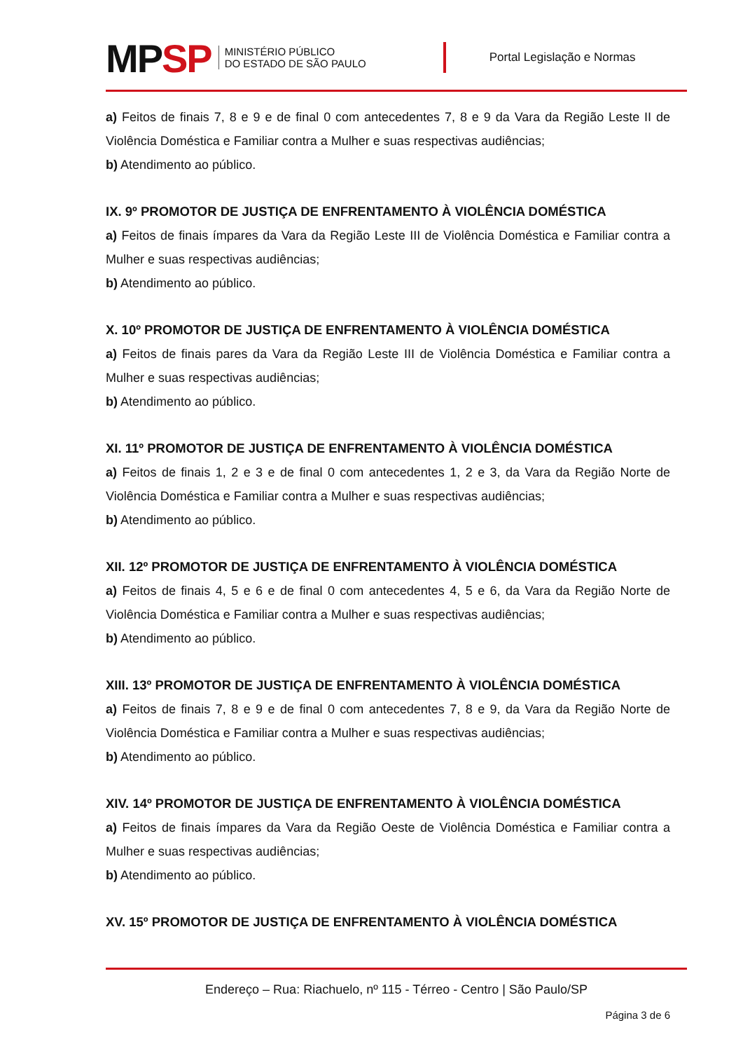MPSP
MINISTÉRIO PÚBLICO
DO ESTADO DE SÃO PAULO
Portal Legislação e Normas
a) Feitos de finais 7, 8 e 9 e de final 0 com antecedentes 7, 8 e 9 da Vara da Região Leste II de Violência Doméstica e Familiar contra a Mulher e suas respectivas audiências;
b) Atendimento ao público.
IX. 9º PROMOTOR DE JUSTIÇA DE ENFRENTAMENTO À VIOLÊNCIA DOMÉSTICA
a) Feitos de finais ímpares da Vara da Região Leste III de Violência Doméstica e Familiar contra a Mulher e suas respectivas audiências;
b) Atendimento ao público.
X. 10º PROMOTOR DE JUSTIÇA DE ENFRENTAMENTO À VIOLÊNCIA DOMÉSTICA
a) Feitos de finais pares da Vara da Região Leste III de Violência Doméstica e Familiar contra a Mulher e suas respectivas audiências;
b) Atendimento ao público.
XI. 11º PROMOTOR DE JUSTIÇA DE ENFRENTAMENTO À VIOLÊNCIA DOMÉSTICA
a) Feitos de finais 1, 2 e 3 e de final 0 com antecedentes 1, 2 e 3, da Vara da Região Norte de Violência Doméstica e Familiar contra a Mulher e suas respectivas audiências;
b) Atendimento ao público.
XII. 12º PROMOTOR DE JUSTIÇA DE ENFRENTAMENTO À VIOLÊNCIA DOMÉSTICA
a) Feitos de finais 4, 5 e 6 e de final 0 com antecedentes 4, 5 e 6, da Vara da Região Norte de Violência Doméstica e Familiar contra a Mulher e suas respectivas audiências;
b) Atendimento ao público.
XIII. 13º PROMOTOR DE JUSTIÇA DE ENFRENTAMENTO À VIOLÊNCIA DOMÉSTICA
a) Feitos de finais 7, 8 e 9 e de final 0 com antecedentes 7, 8 e 9, da Vara da Região Norte de Violência Doméstica e Familiar contra a Mulher e suas respectivas audiências;
b) Atendimento ao público.
XIV. 14º PROMOTOR DE JUSTIÇA DE ENFRENTAMENTO À VIOLÊNCIA DOMÉSTICA
a) Feitos de finais ímpares da Vara da Região Oeste de Violência Doméstica e Familiar contra a Mulher e suas respectivas audiências;
b) Atendimento ao público.
XV. 15º PROMOTOR DE JUSTIÇA DE ENFRENTAMENTO À VIOLÊNCIA DOMÉSTICA
Endereço – Rua: Riachuelo, nº 115 - Térreo - Centro | São Paulo/SP
Página 3 de 6